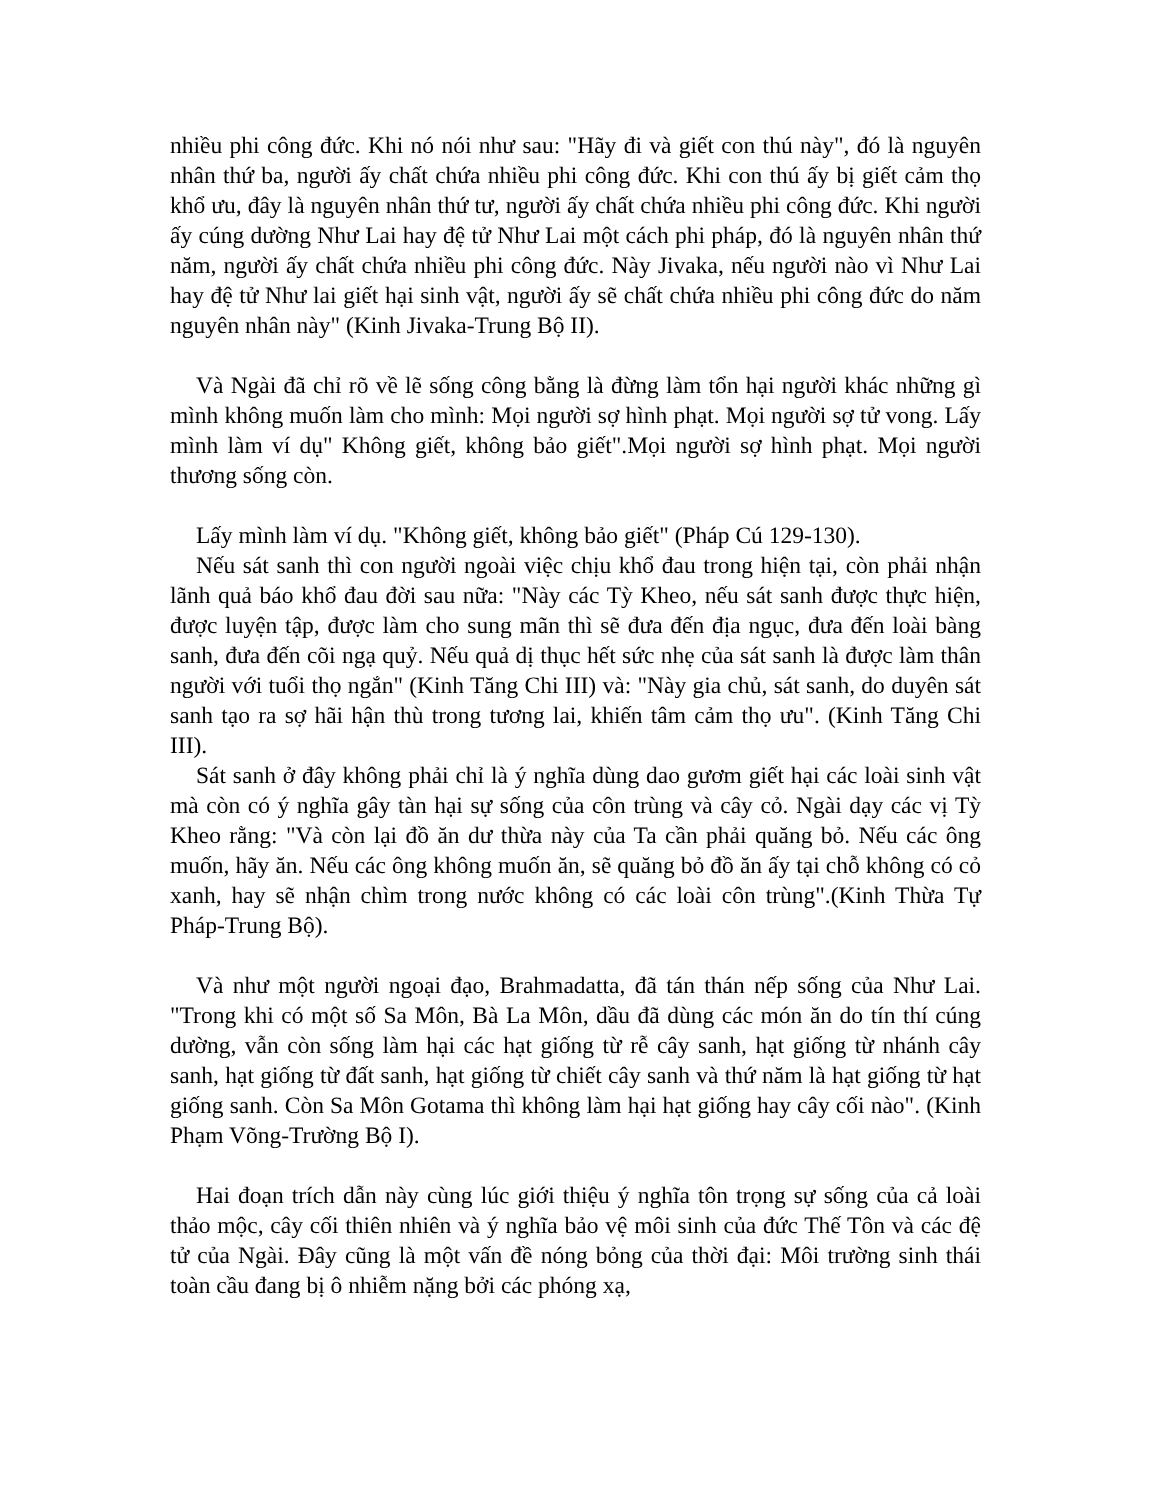nhiều phi công đức. Khi nó nói như sau: "Hãy đi và giết con thú này", đó là nguyên nhân thứ ba, người ấy chất chứa nhiều phi công đức. Khi con thú ấy bị giết cảm thọ khổ ưu, đây là nguyên nhân thứ tư, người ấy chất chứa nhiều phi công đức. Khi người ấy cúng dường Như Lai hay đệ tử Như Lai một cách phi pháp, đó là nguyên nhân thứ năm, người ấy chất chứa nhiều phi công đức. Này Jivaka, nếu người nào vì Như Lai hay đệ tử Như lai giết hại sinh vật, người ấy sẽ chất chứa nhiều phi công đức do năm nguyên nhân này" (Kinh Jivaka-Trung Bộ II).
Và Ngài đã chỉ rõ về lẽ sống công bằng là đừng làm tổn hại người khác những gì mình không muốn làm cho mình: Mọi người sợ hình phạt. Mọi người sợ tử vong. Lấy mình làm ví dụ" Không giết, không bảo giết".Mọi người sợ hình phạt. Mọi người thương sống còn.
Lấy mình làm ví dụ. "Không giết, không bảo giết" (Pháp Cú 129-130).
Nếu sát sanh thì con người ngoài việc chịu khổ đau trong hiện tại, còn phải nhận lãnh quả báo khổ đau đời sau nữa: "Này các Tỳ Kheo, nếu sát sanh được thực hiện, được luyện tập, được làm cho sung mãn thì sẽ đưa đến địa ngục, đưa đến loài bàng sanh, đưa đến cõi ngạ quỷ. Nếu quả dị thục hết sức nhẹ của sát sanh là được làm thân người với tuổi thọ ngắn" (Kinh Tăng Chi III) và: "Này gia chủ, sát sanh, do duyên sát sanh tạo ra sợ hãi hận thù trong tương lai, khiến tâm cảm thọ ưu". (Kinh Tăng Chi III).
Sát sanh ở đây không phải chỉ là ý nghĩa dùng dao gươm giết hại các loài sinh vật mà còn có ý nghĩa gây tàn hại sự sống của côn trùng và cây cỏ. Ngài dạy các vị Tỳ Kheo rằng: "Và còn lại đồ ăn dư thừa này của Ta cần phải quăng bỏ. Nếu các ông muốn, hãy ăn. Nếu các ông không muốn ăn, sẽ quăng bỏ đồ ăn ấy tại chỗ không có cỏ xanh, hay sẽ nhận chìm trong nước không có các loài côn trùng".(Kinh Thừa Tự Pháp-Trung Bộ).
Và như một người ngoại đạo, Brahmadatta, đã tán thán nếp sống của Như Lai. "Trong khi có một số Sa Môn, Bà La Môn, dầu đã dùng các món ăn do tín thí cúng dường, vẫn còn sống làm hại các hạt giống từ rễ cây sanh, hạt giống từ nhánh cây sanh, hạt giống từ đất sanh, hạt giống từ chiết cây sanh và thứ năm là hạt giống từ hạt giống sanh. Còn Sa Môn Gotama thì không làm hại hạt giống hay cây cối nào". (Kinh Phạm Võng-Trường Bộ I).
Hai đoạn trích dẫn này cùng lúc giới thiệu ý nghĩa tôn trọng sự sống của cả loài thảo mộc, cây cối thiên nhiên và ý nghĩa bảo vệ môi sinh của đức Thế Tôn và các đệ tử của Ngài. Đây cũng là một vấn đề nóng bỏng của thời đại: Môi trường sinh thái toàn cầu đang bị ô nhiễm nặng bởi các phóng xạ,